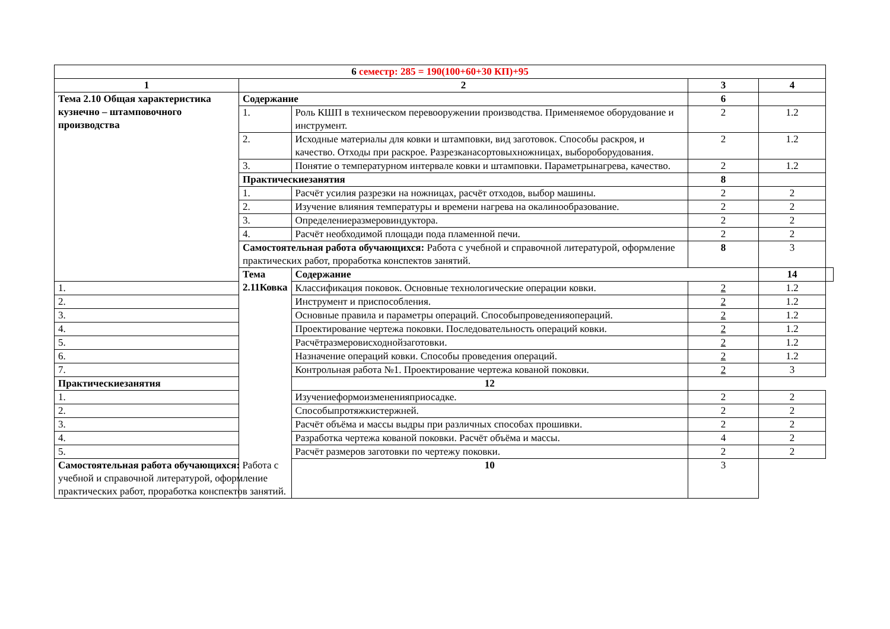| 6 семестр: 285 = 190(100+60+30 КП)+95 | | | | | |
| --- | --- | --- | --- | --- | --- |
| 1 | 2 | | 3 | 4 | |
| Тема 2.10 Общая характеристика кузнечно – штамповочного производства | Содержание | | 6 | | |
| | 1. | Роль КШП в техническом перевооружении производства. Применяемое оборудование и инструмент. | 2 | 1.2 | |
| | 2. | Исходные материалы для ковки и штамповки, вид заготовок. Способы раскроя, и качество. Отходы при раскрое. Разрезканасортовыхножницах, выбороборудования. | 2 | 1.2 | |
| | 3. | Понятие о температурном интервале ковки и штамповки. Параметрынагрева, качество. | 2 | 1.2 | |
| | Практическиезанятия | | 8 | | |
| | 1. | Расчёт усилия разрезки на ножницах, расчёт отходов, выбор машины. | 2 | 2 | |
| | 2. | Изучение влияния температуры и времени нагрева на окалинообразование. | 2 | 2 | |
| | 3. | Определениеразмеровиндуктора. | 2 | 2 | |
| | 4. | Расчёт необходимой площади пода пламенной печи. | 2 | 2 | |
| | Самостоятельная работа обучающихся: Работа с учебной и справочной литературой, оформление практических работ, проработка конспектов занятий. | | 8 | 3 | |
| | Тема 2.11Ковка | Содержание | | 14 | |
| 1. | | Классификация поковок. Основные технологические операции ковки. | 2 | 1.2 | |
| 2. | | Инструмент и приспособления. | 2 | 1.2 | |
| 3. | | Основные правила и параметры операций. Способыпроведенияопераций. | 2 | 1.2 | |
| 4. | | Проектирование чертежа поковки. Последовательность операций ковки. | 2 | 1.2 | |
| 5. | | Расчётразмеровисходнойзаготовки. | 2 | 1.2 | |
| 6. | | Назначение операций ковки. Способы проведения операций. | 2 | 1.2 | |
| 7. | | Контрольная работа №1. Проектирование чертежа кованой поковки. | 2 | 3 | |
| Практическиезанятия | | 12 | | | |
| 1. | | Изучениеформоизмененияприосадке. | 2 | 2 | |
| 2. | | Способыпротяжкистержней. | 2 | 2 | |
| 3. | | Расчёт объёма и массы выдры при различных способах прошивки. | 2 | 2 | |
| 4. | | Разработка чертежа кованой поковки. Расчёт объёма и массы. | 4 | 2 | |
| 5. | | Расчёт размеров заготовки по чертежу поковки. | 2 | 2 | |
| Самостоятельная работа обучающихся: Работа с учебной и справочной литературой, оформление практических работ, проработка конспектов занятий. | | 10 | 3 | | |